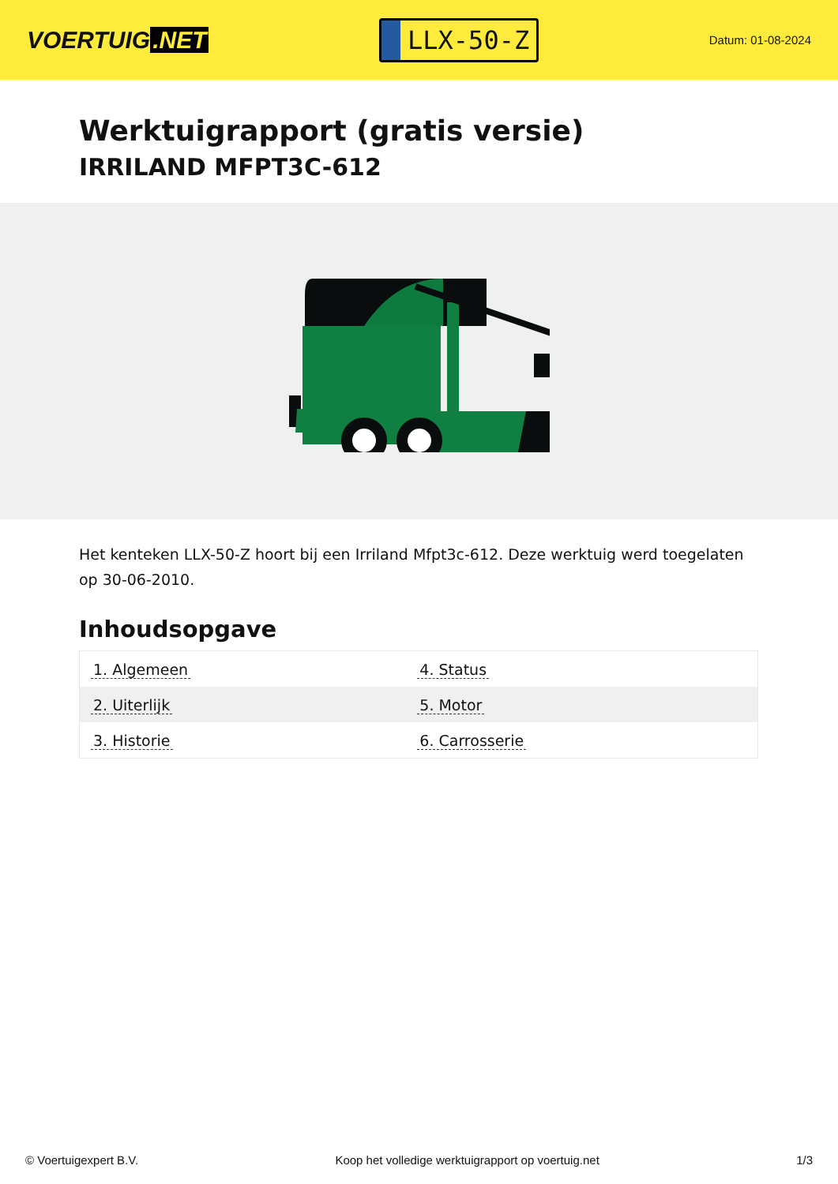VOERTUIG.NET
LLX-50-Z
Datum: 01-08-2024
Werktuigrapport (gratis versie)
IRRILAND MFPT3C-612
Het kenteken LLX-50-Z hoort bij een Irriland Mfpt3c-612. Deze werktuig werd toegelaten op 30-06-2010.
Inhoudsopgave
| 1. Algemeen | 4. Status |
| 2. Uiterlijk | 5. Motor |
| 3. Historie | 6. Carrosserie |
© Voertuigexpert B.V. Koop het volledige werktuigrapport op voertuig.net
1/3